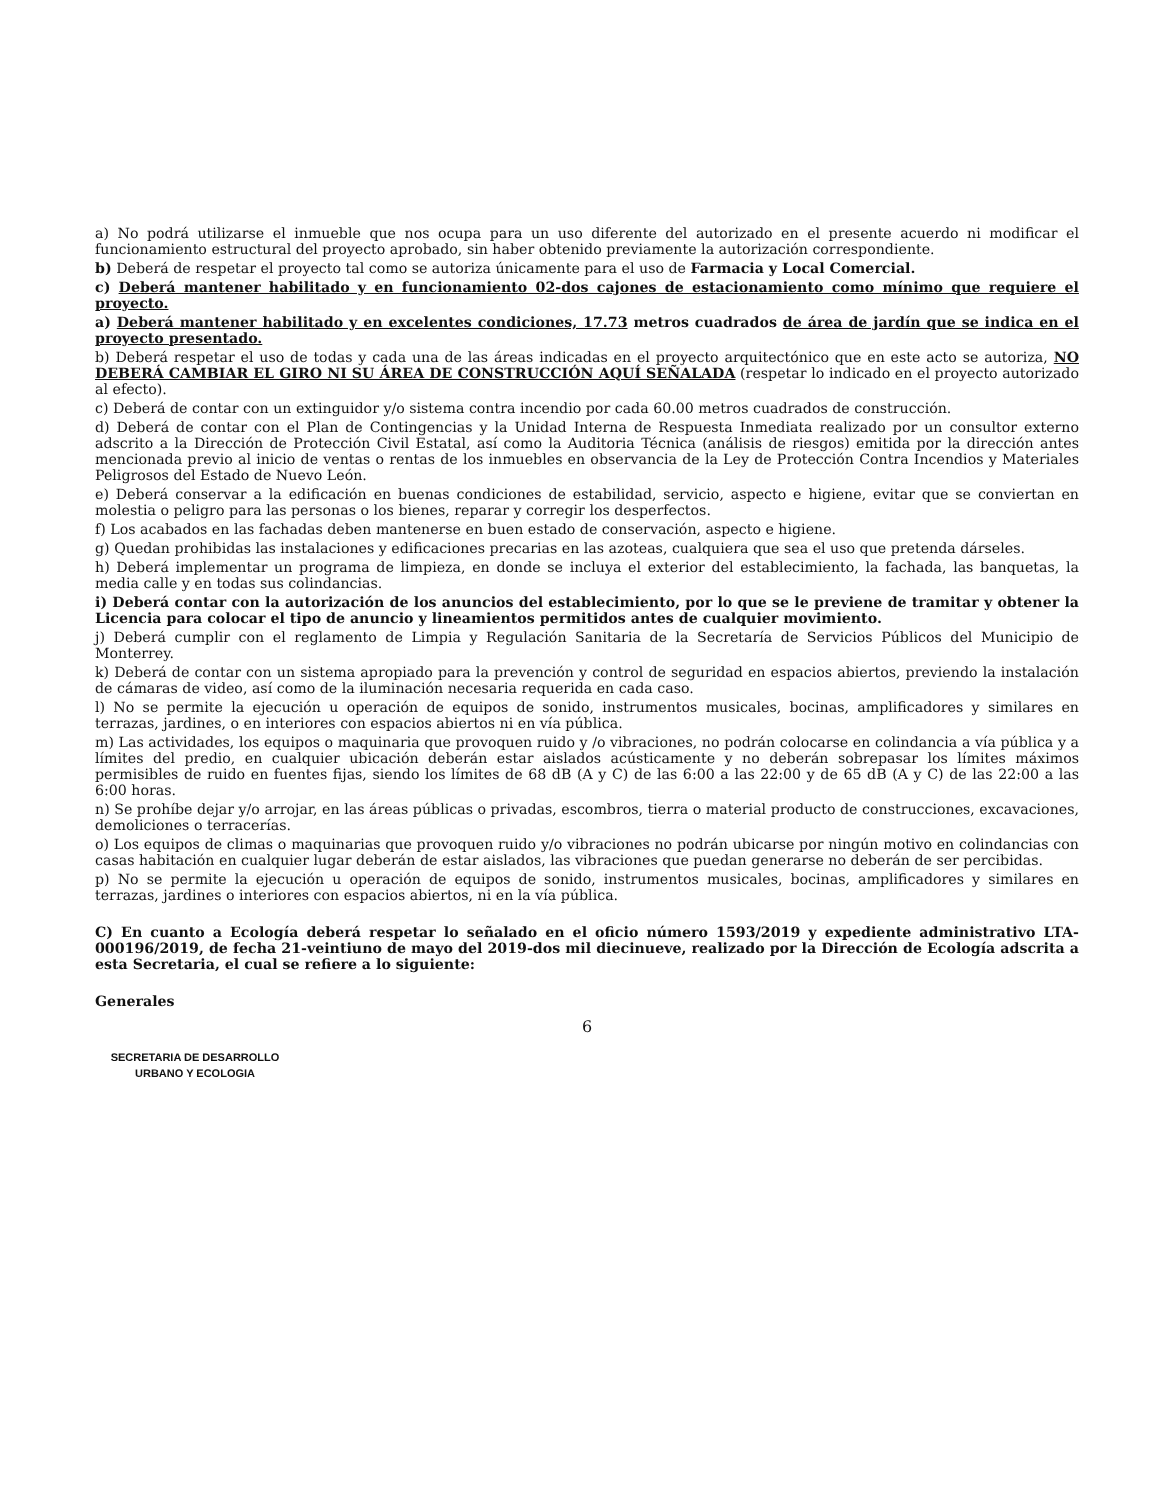a) No podrá utilizarse el inmueble que nos ocupa para un uso diferente del autorizado en el presente acuerdo ni modificar el funcionamiento estructural del proyecto aprobado, sin haber obtenido previamente la autorización correspondiente.
b) Deberá de respetar el proyecto tal como se autoriza únicamente para el uso de Farmacia y Local Comercial.
c) Deberá mantener habilitado y en funcionamiento 02-dos cajones de estacionamiento como mínimo que requiere el proyecto.
a) Deberá mantener habilitado y en excelentes condiciones, 17.73 metros cuadrados de área de jardín que se indica en el proyecto presentado.
b) Deberá respetar el uso de todas y cada una de las áreas indicadas en el proyecto arquitectónico que en este acto se autoriza, NO DEBERÁ CAMBIAR EL GIRO NI SU ÁREA DE CONSTRUCCIÓN AQUÍ SEÑALADA (respetar lo indicado en el proyecto autorizado al efecto).
c) Deberá de contar con un extinguidor y/o sistema contra incendio por cada 60.00 metros cuadrados de construcción.
d) Deberá de contar con el Plan de Contingencias y la Unidad Interna de Respuesta Inmediata realizado por un consultor externo adscrito a la Dirección de Protección Civil Estatal, así como la Auditoria Técnica (análisis de riesgos) emitida por la dirección antes mencionada previo al inicio de ventas o rentas de los inmuebles en observancia de la Ley de Protección Contra Incendios y Materiales Peligrosos del Estado de Nuevo León.
e) Deberá conservar a la edificación en buenas condiciones de estabilidad, servicio, aspecto e higiene, evitar que se conviertan en molestia o peligro para las personas o los bienes, reparar y corregir los desperfectos.
f) Los acabados en las fachadas deben mantenerse en buen estado de conservación, aspecto e higiene.
g) Quedan prohibidas las instalaciones y edificaciones precarias en las azoteas, cualquiera que sea el uso que pretenda dárseles.
h) Deberá implementar un programa de limpieza, en donde se incluya el exterior del establecimiento, la fachada, las banquetas, la media calle y en todas sus colindancias.
i) Deberá contar con la autorización de los anuncios del establecimiento, por lo que se le previene de tramitar y obtener la Licencia para colocar el tipo de anuncio y lineamientos permitidos antes de cualquier movimiento.
j) Deberá cumplir con el reglamento de Limpia y Regulación Sanitaria de la Secretaría de Servicios Públicos del Municipio de Monterrey.
k) Deberá de contar con un sistema apropiado para la prevención y control de seguridad en espacios abiertos, previendo la instalación de cámaras de video, así como de la iluminación necesaria requerida en cada caso.
l) No se permite la ejecución u operación de equipos de sonido, instrumentos musicales, bocinas, amplificadores y similares en terrazas, jardines, o en interiores con espacios abiertos ni en vía pública.
m) Las actividades, los equipos o maquinaria que provoquen ruido y /o vibraciones, no podrán colocarse en colindancia a vía pública y a límites del predio, en cualquier ubicación deberán estar aislados acústicamente y no deberán sobrepasar los límites máximos permisibles de ruido en fuentes fijas, siendo los límites de 68 dB (A y C) de las 6:00 a las 22:00 y de 65 dB (A y C) de las 22:00 a las 6:00 horas.
n) Se prohíbe dejar y/o arrojar, en las áreas públicas o privadas, escombros, tierra o material producto de construcciones, excavaciones, demoliciones o terracerías.
o) Los equipos de climas o maquinarias que provoquen ruido y/o vibraciones no podrán ubicarse por ningún motivo en colindancias con casas habitación en cualquier lugar deberán de estar aislados, las vibraciones que puedan generarse no deberán de ser percibidas.
p) No se permite la ejecución u operación de equipos de sonido, instrumentos musicales, bocinas, amplificadores y similares en terrazas, jardines o interiores con espacios abiertos, ni en la vía pública.
C) En cuanto a Ecología deberá respetar lo señalado en el oficio número 1593/2019 y expediente administrativo LTA-000196/2019, de fecha 21-veintiuno de mayo del 2019-dos mil diecinueve, realizado por la Dirección de Ecología adscrita a esta Secretaria, el cual se refiere a lo siguiente:
Generales
6
SECRETARIA DE DESARROLLO
URBANO Y ECOLOGIA